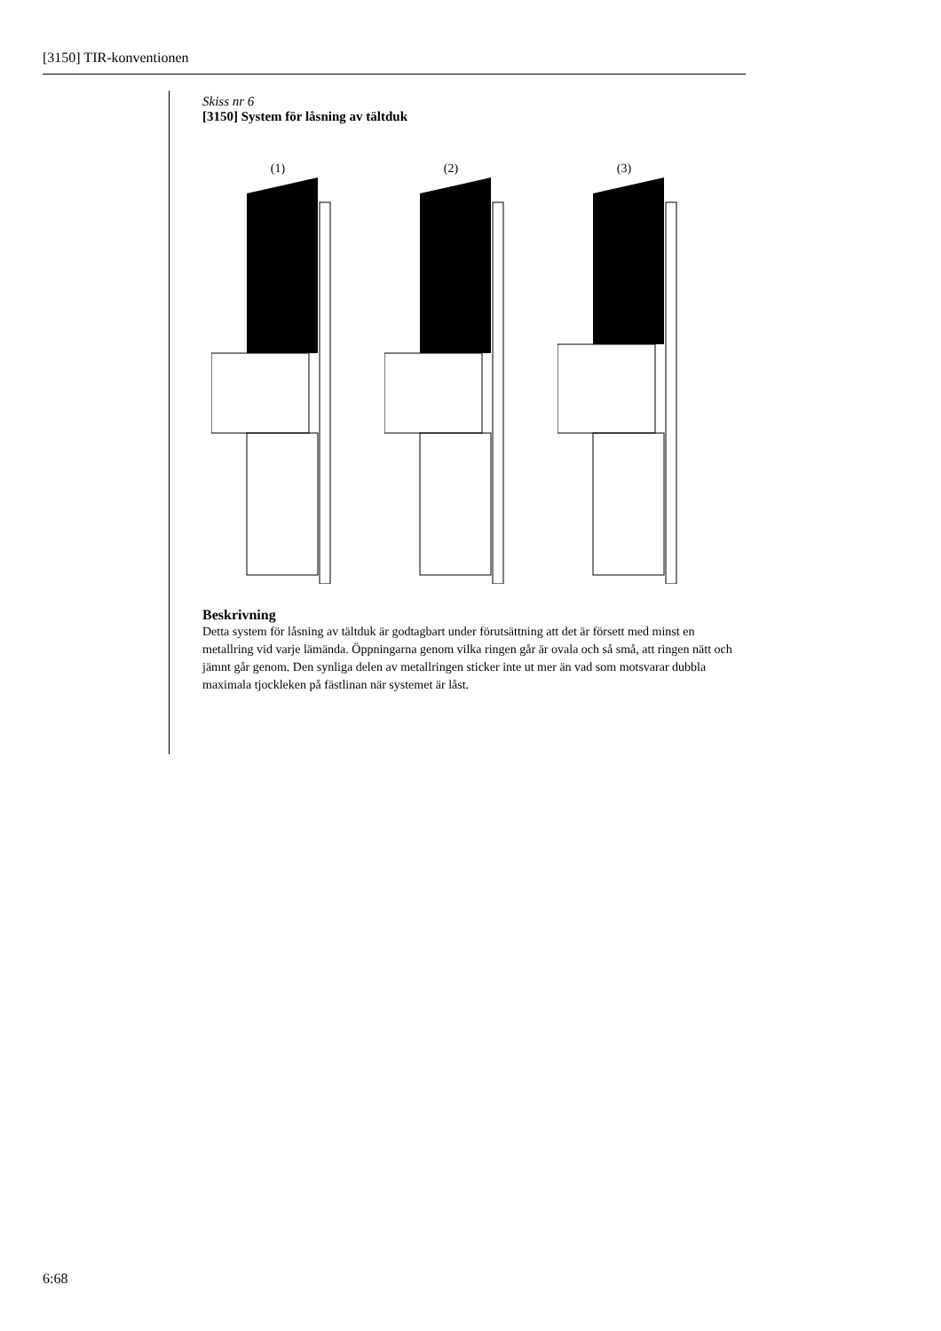[3150] TIR-konventionen
Skiss nr 6
[3150] System för låsning av tältduk
(1) (2) (3)
Beskrivning
Detta system för låsning av tältduk är godtagbart under förutsättning att det är försett med minst en metallring vid varje lämända. Öppningarna genom vilka ringen går är ovala och så små, att ringen nätt och jämnt går genom. Den synliga delen av metallringen sticker inte ut mer än vad som motsvarar dubbla maximala tjockleken på fästlinan när systemet är låst.
6:68